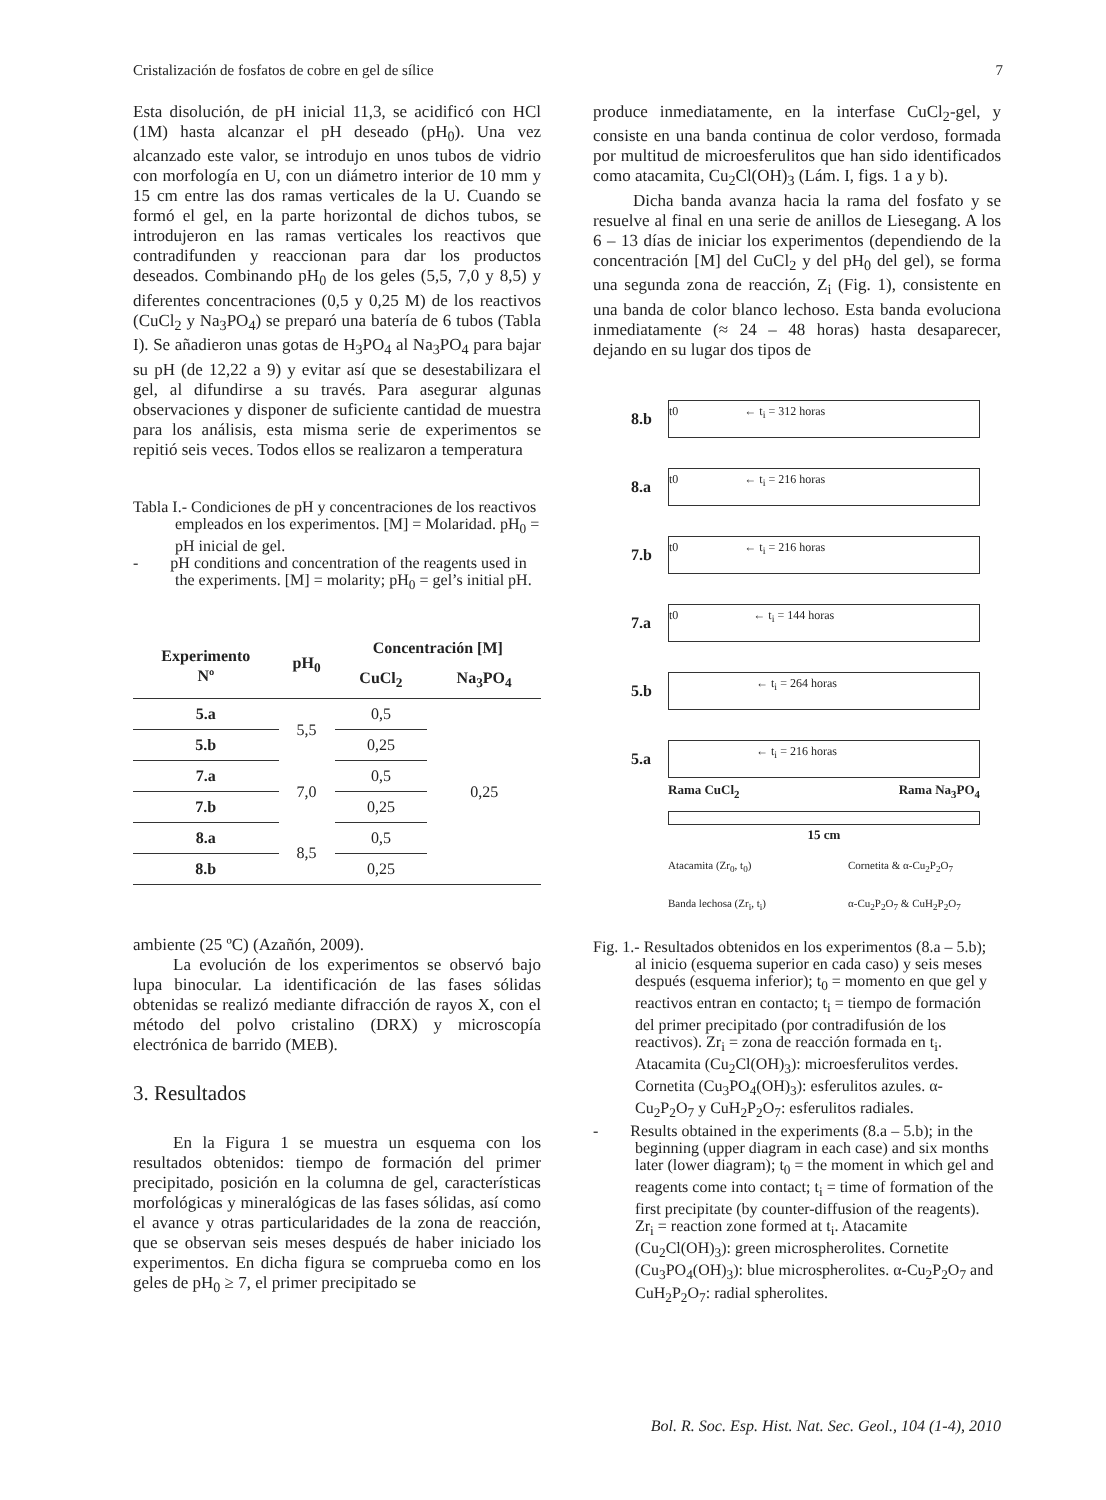Cristalización de fosfatos de cobre en gel de sílice 7
Esta disolución, de pH inicial 11,3, se acidificó con HCl (1M) hasta alcanzar el pH deseado (pH<sub>0</sub>). Una vez alcanzado este valor, se introdujo en unos tubos de vidrio con morfología en U, con un diámetro interior de 10 mm y 15 cm entre las dos ramas verticales de la U. Cuando se formó el gel, en la parte horizontal de dichos tubos, se introdujeron en las ramas verticales los reactivos que contradifunden y reaccionan para dar los productos deseados. Combinando pH<sub>0</sub> de los geles (5,5, 7,0 y 8,5) y diferentes concentraciones (0,5 y 0,25 M) de los reactivos (CuCl<sub>2</sub> y Na<sub>3</sub>PO<sub>4</sub>) se preparó una batería de 6 tubos (Tabla I). Se añadieron unas gotas de H<sub>3</sub>PO<sub>4</sub> al Na<sub>3</sub>PO<sub>4</sub> para bajar su pH (de 12,22 a 9) y evitar así que se desestabilizara el gel, al difundirse a su través. Para asegurar algunas observaciones y disponer de suficiente cantidad de muestra para los análisis, esta misma serie de experimentos se repitió seis veces. Todos ellos se realizaron a temperatura
Tabla I.- Condiciones de pH y concentraciones de los reactivos empleados en los experimentos. [M] = Molaridad. pH<sub>0</sub> = pH inicial de gel.
- pH conditions and concentration of the reagents used in the experiments. [M] = molarity; pH<sub>0</sub> = gel’s initial pH.
| Experimento Nº | pH<sub>0</sub> | Concentración [M] | |
| --- | --- | --- | --- |
| | | CuCl<sub>2</sub> | Na<sub>3</sub>PO<sub>4</sub> |
| 5.a | 5,5 | 0,5 | 0,25 |
| 5.b | | 0,25 | |
| 7.a | 7,0 | 0,5 | |
| 7.b | | 0,25 | |
| 8.a | 8,5 | 0,5 | |
| 8.b | | 0,25 | |
ambiente (25 ºC) (Azañón, 2009).
La evolución de los experimentos se observó bajo lupa binocular. La identificación de las fases sólidas obtenidas se realizó mediante difracción de rayos X, con el método del polvo cristalino (DRX) y microscopía electrónica de barrido (MEB).
3. Resultados
En la Figura 1 se muestra un esquema con los resultados obtenidos: tiempo de formación del primer precipitado, posición en la columna de gel, características morfológicas y mineralógicas de las fases sólidas, así como el avance y otras particularidades de la zona de reacción, que se observan seis meses después de haber iniciado los experimentos. En dicha figura se comprueba como en los geles de pH<sub>0</sub> ≥ 7, el primer precipitado se
produce inmediatamente, en la interfase CuCl<sub>2</sub>-gel, y consiste en una banda continua de color verdoso, formada por multitud de microesferulitos que han sido identificados como atacamita, Cu<sub>2</sub>Cl(OH)<sub>3</sub> (Lám. I, figs. 1 a y b).
Dicha banda avanza hacia la rama del fosfato y se resuelve al final en una serie de anillos de Liesegang. A los 6 – 13 días de iniciar los experimentos (dependiendo de la concentración [M] del CuCl<sub>2</sub> y del pH<sub>0</sub> del gel), se forma una segunda zona de reacción, Z<sub>i</sub> (Fig. 1), consistente en una banda de color blanco lechoso. Esta banda evoluciona inmediatamente (≈ 24 – 48 horas) hasta desaparecer, dejando en su lugar dos tipos de
8.b
t0 ← t<sub>i</sub> = 312 horas
8.a
t0 ← t<sub>i</sub> = 216 horas
7.b
t0 ← t<sub>i</sub> = 216 horas
7.a
t0 ← t<sub>i</sub> = 144 horas
5.b
← t<sub>i</sub> = 264 horas
5.a
← t<sub>i</sub> = 216 horas
Rama CuCl<sub>2</sub> Rama Na<sub>3</sub>PO<sub>4</sub>
15 cm
Atacamita (Zr<sub>0</sub>, t<sub>0</sub>) Cornetita & α-Cu<sub>2</sub>P<sub>2</sub>O<sub>7</sub> Banda lechosa (Zr<sub>i</sub>, t<sub>i</sub>) α-Cu<sub>2</sub>P<sub>2</sub>O<sub>7</sub> & CuH<sub>2</sub>P<sub>2</sub>O<sub>7</sub>
Fig. 1.- Resultados obtenidos en los experimentos (8.a – 5.b); al inicio (esquema superior en cada caso) y seis meses después (esquema inferior); t<sub>0</sub> = momento en que gel y reactivos entran en contacto; t<sub>i</sub> = tiempo de formación del primer precipitado (por contradifusión de los reactivos). Zr<sub>i</sub> = zona de reacción formada en t<sub>i</sub>. Atacamita (Cu<sub>2</sub>Cl(OH)<sub>3</sub>): microesferulitos verdes. Cornetita (Cu<sub>3</sub>PO<sub>4</sub>(OH)<sub>3</sub>): esferulitos azules. α-Cu<sub>2</sub>P<sub>2</sub>O<sub>7</sub> y CuH<sub>2</sub>P<sub>2</sub>O<sub>7</sub>: esferulitos radiales.
- Results obtained in the experiments (8.a – 5.b); in the beginning (upper diagram in each case) and six months later (lower diagram); t<sub>0</sub> = the moment in which gel and reagents come into contact; t<sub>i</sub> = time of formation of the first precipitate (by counter-diffusion of the reagents). Zr<sub>i</sub> = reaction zone formed at t<sub>i</sub>. Atacamite (Cu<sub>2</sub>Cl(OH)<sub>3</sub>): green microspherolites. Cornetite (Cu<sub>3</sub>PO<sub>4</sub>(OH)<sub>3</sub>): blue microspherolites. α-Cu<sub>2</sub>P<sub>2</sub>O<sub>7</sub> and CuH<sub>2</sub>P<sub>2</sub>O<sub>7</sub>: radial spherolites.
Bol. R. Soc. Esp. Hist. Nat. Sec. Geol., 104 (1-4), 2010